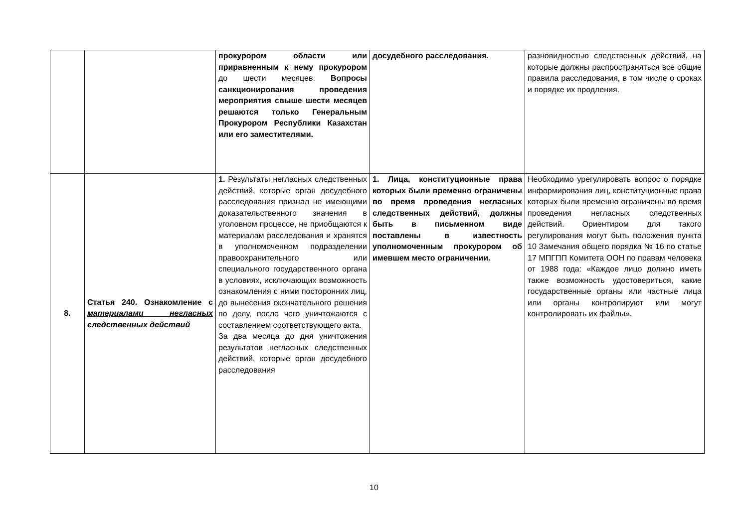| | | прокурором области или приравненным к нему прокурором до шести месяцев. Вопросы санкционирования проведения мероприятия свыше шести месяцев решаются только Генеральным Прокурором Республики Казахстан или его заместителями. | досудебного расследования. | разновидностью следственных действий, на которые должны распространяться все общие правила расследования, в том числе о сроках и порядке их продления. |
| 8. | Статья 240. Ознакомление с материалами негласных следственных действий | 1. Результаты негласных следственных действий, которые орган досудебного расследования признал не имеющими доказательственного значения в уголовном процессе, не приобщаются к материалам расследования и хранятся в уполномоченном подразделении правоохранительного или специального государственного органа в условиях, исключающих возможность ознакомления с ними посторонних лиц, до вынесения окончательного решения по делу, после чего уничтожаются с составлением соответствующего акта. За два месяца до дня уничтожения результатов негласных следственных действий, которые орган досудебного расследования | 1. Лица, конституционные права которых были временно ограничены во время проведения негласных следственных действий, должны быть в письменном виде поставлены в известность уполномоченным прокурором об имевшем место ограничении. | Необходимо урегулировать вопрос о порядке информирования лиц, конституционные права которых были временно ограничены во время проведения негласных следственных действий. Ориентиром для такого регулирования могут быть положения пункта 10 Замечания общего порядка № 16 по статье 17 МПГПП Комитета ООН по правам человека от 1988 года: «Каждое лицо должно иметь также возможность удостовериться, какие государственные органы или частные лица или органы контролируют или могут контролировать их файлы». |
10